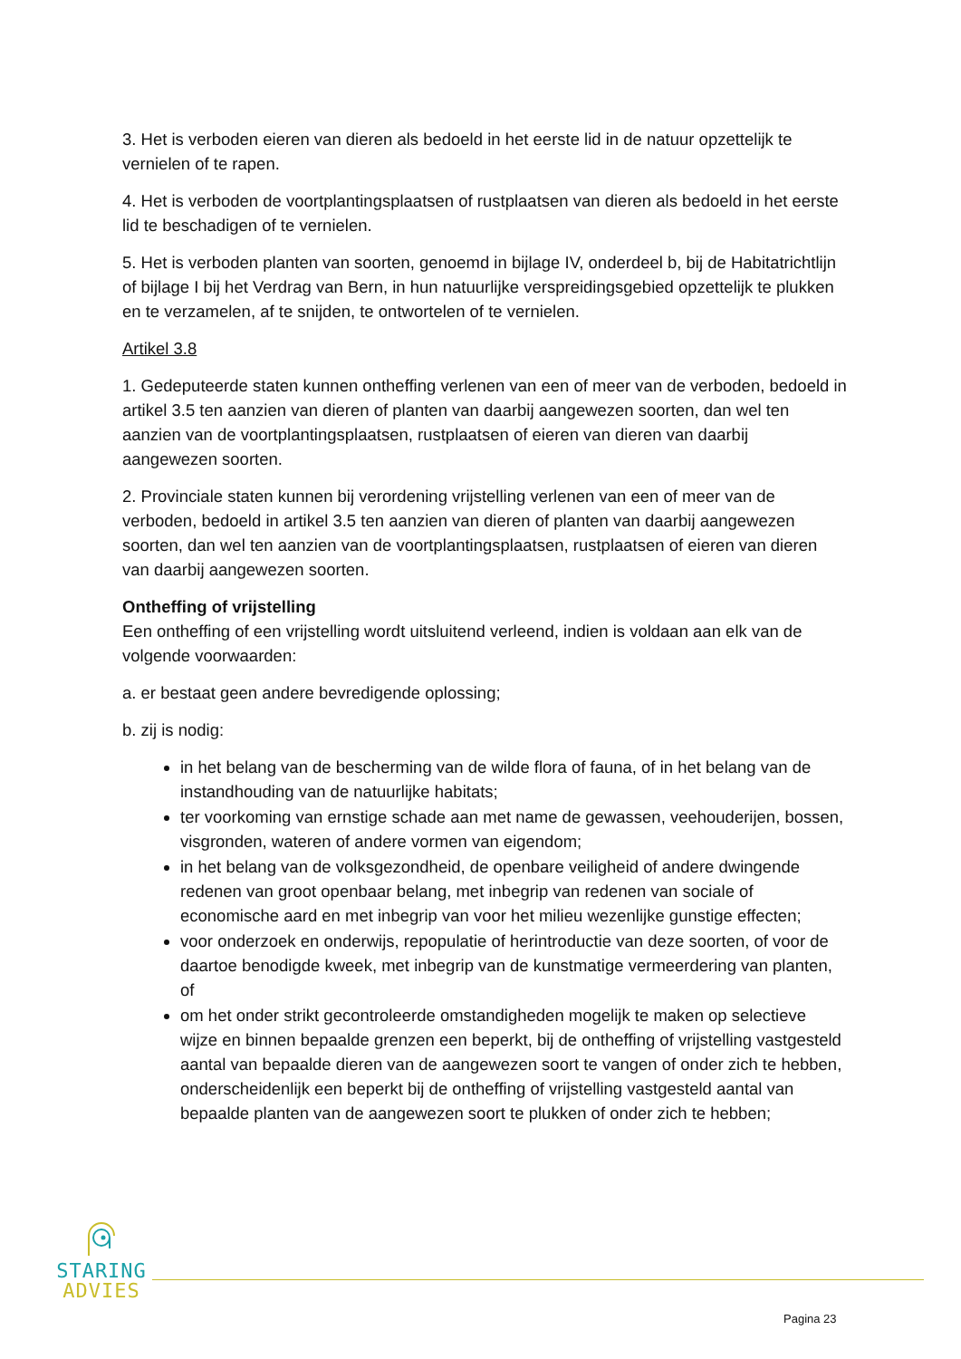3. Het is verboden eieren van dieren als bedoeld in het eerste lid in de natuur opzettelijk te vernielen of te rapen.
4. Het is verboden de voortplantingsplaatsen of rustplaatsen van dieren als bedoeld in het eerste lid te beschadigen of te vernielen.
5. Het is verboden planten van soorten, genoemd in bijlage IV, onderdeel b, bij de Habitatrichtlijn of bijlage I bij het Verdrag van Bern, in hun natuurlijke verspreidingsgebied opzettelijk te plukken en te verzamelen, af te snijden, te ontwortelen of te vernielen.
Artikel 3.8
1. Gedeputeerde staten kunnen ontheffing verlenen van een of meer van de verboden, bedoeld in artikel 3.5 ten aanzien van dieren of planten van daarbij aangewezen soorten, dan wel ten aanzien van de voortplantingsplaatsen, rustplaatsen of eieren van dieren van daarbij aangewezen soorten.
2. Provinciale staten kunnen bij verordening vrijstelling verlenen van een of meer van de verboden, bedoeld in artikel 3.5 ten aanzien van dieren of planten van daarbij aangewezen soorten, dan wel ten aanzien van de voortplantingsplaatsen, rustplaatsen of eieren van dieren van daarbij aangewezen soorten.
Ontheffing of vrijstelling
Een ontheffing of een vrijstelling wordt uitsluitend verleend, indien is voldaan aan elk van de volgende voorwaarden:
a. er bestaat geen andere bevredigende oplossing;
b. zij is nodig:
in het belang van de bescherming van de wilde flora of fauna, of in het belang van de instandhouding van de natuurlijke habitats;
ter voorkoming van ernstige schade aan met name de gewassen, veehouderijen, bossen, visgronden, wateren of andere vormen van eigendom;
in het belang van de volksgezondheid, de openbare veiligheid of andere dwingende redenen van groot openbaar belang, met inbegrip van redenen van sociale of economische aard en met inbegrip van voor het milieu wezenlijke gunstige effecten;
voor onderzoek en onderwijs, repopulatie of herintroductie van deze soorten, of voor de daartoe benodigde kweek, met inbegrip van de kunstmatige vermeerdering van planten, of
om het onder strikt gecontroleerde omstandigheden mogelijk te maken op selectieve wijze en binnen bepaalde grenzen een beperkt, bij de ontheffing of vrijstelling vastgesteld aantal van bepaalde dieren van de aangewezen soort te vangen of onder zich te hebben, onderscheidenlijk een beperkt bij de ontheffing of vrijstelling vastgesteld aantal van bepaalde planten van de aangewezen soort te plukken of onder zich te hebben;
STARING
ADVIES
Pagina 23